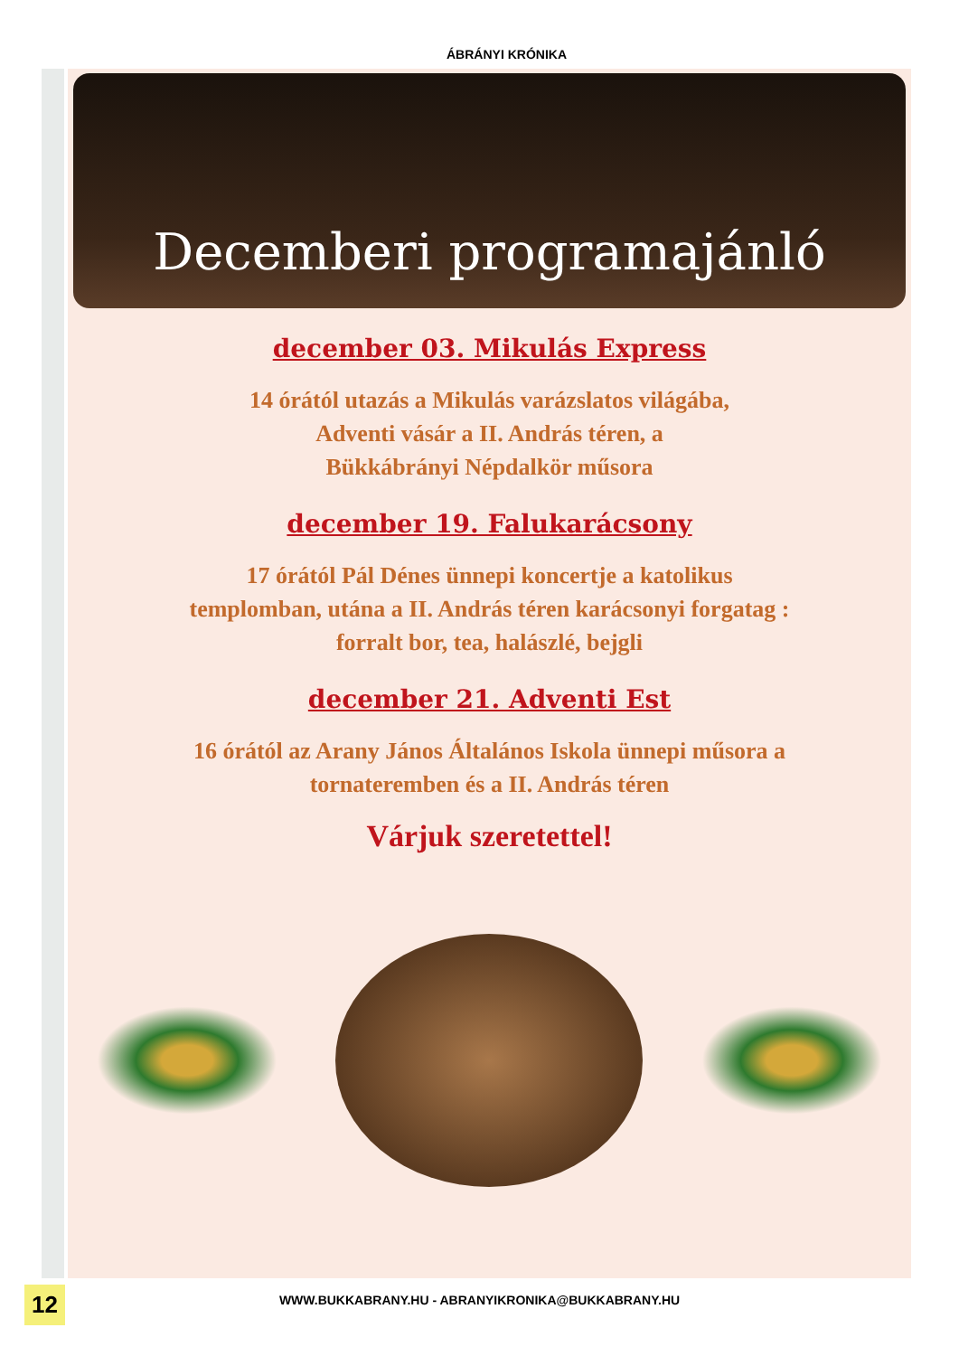ÁBRÁNYI KRÓNIKA
Decemberi programajánló
december 03. Mikulás Express
14 órától utazás a Mikulás varázslatos világába,
Adventi vásár a II. András téren, a
Bükkábrányi Népdalkör műsora
december 19. Falukarácsony
17 órától Pál Dénes ünnepi koncertje a katolikus
templomban, utána a II. András téren karácsonyi forgatag :
forralt bor, tea, halászlé, bejgli
december 21. Adventi Est
16 órától az Arany János Általános Iskola ünnepi műsora a
tornateremben és a II. András téren
Várjuk szeretettel!
WWW.BUKKABRANY.HU - ABRANYIKRONIKA@BUKKABRANY.HU 12